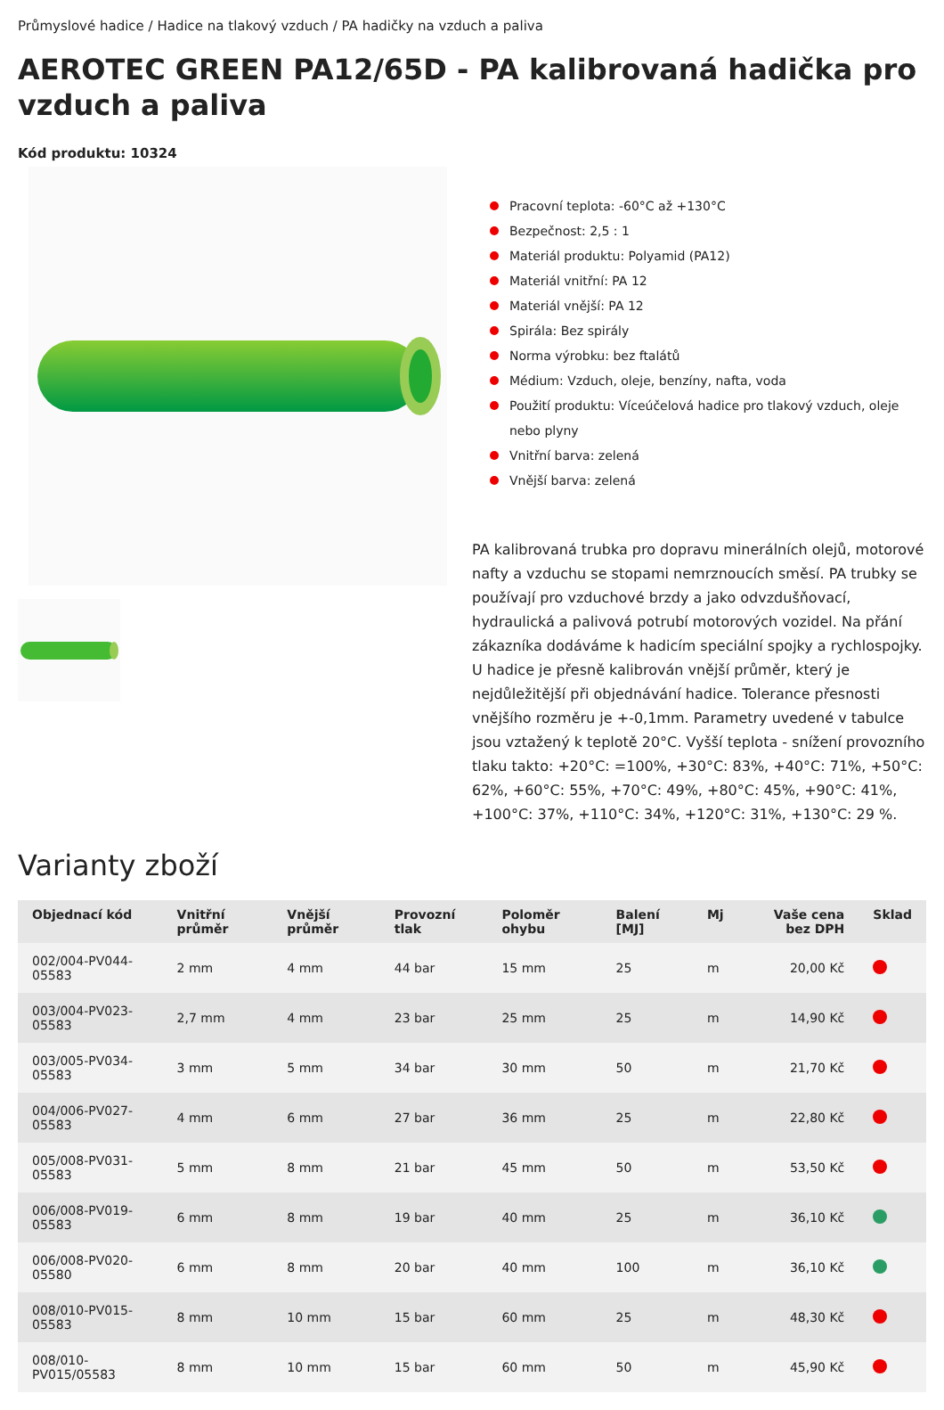Průmyslové hadice / Hadice na tlakový vzduch / PA hadičky na vzduch a paliva
AEROTEC GREEN PA12/65D - PA kalibrovaná hadička pro vzduch a paliva
Kód produktu: 10324
Pracovní teplota: -60°C až +130°C
Bezpečnost: 2,5 : 1
Materiál produktu: Polyamid (PA12)
Materiál vnitřní: PA 12
Materiál vnější: PA 12
Spirála: Bez spirály
Norma výrobku: bez ftalátů
Médium: Vzduch, oleje, benzíny, nafta, voda
Použití produktu: Víceúčelová hadice pro tlakový vzduch, oleje nebo plyny
Vnitřní barva: zelená
Vnější barva: zelená
PA kalibrovaná trubka pro dopravu minerálních olejů, motorové nafty a vzduchu se stopami nemrznoucích směsí. PA trubky se používají pro vzduchové brzdy a jako odvzdušňovací, hydraulická a palivová potrubí motorových vozidel. Na přání zákazníka dodáváme k hadicím speciální spojky a rychlospojky. U hadice je přesně kalibrován vnější průměr, který je nejdůležitější při objednávání hadice. Tolerance přesnosti vnějšího rozměru je +-0,1mm. Parametry uvedené v tabulce jsou vztažený k teplotě 20°C. Vyšší teplota - snížení provozního tlaku takto: +20°C: =100%, +30°C: 83%, +40°C: 71%, +50°C: 62%, +60°C: 55%, +70°C: 49%, +80°C: 45%, +90°C: 41%, +100°C: 37%, +110°C: 34%, +120°C: 31%, +130°C: 29 %.
Varianty zboží
| Objednací kód | Vnitřní průměr | Vnější průměr | Provozní tlak | Poloměr ohybu | Balení [MJ] | Mj | Vaše cena bez DPH | Sklad |
| --- | --- | --- | --- | --- | --- | --- | --- | --- |
| 002/004-PV044-05583 | 2 mm | 4 mm | 44 bar | 15 mm | 25 | m | 20,00 Kč | |
| 003/004-PV023-05583 | 2,7 mm | 4 mm | 23 bar | 25 mm | 25 | m | 14,90 Kč | |
| 003/005-PV034-05583 | 3 mm | 5 mm | 34 bar | 30 mm | 50 | m | 21,70 Kč | |
| 004/006-PV027-05583 | 4 mm | 6 mm | 27 bar | 36 mm | 25 | m | 22,80 Kč | |
| 005/008-PV031-05583 | 5 mm | 8 mm | 21 bar | 45 mm | 50 | m | 53,50 Kč | |
| 006/008-PV019-05583 | 6 mm | 8 mm | 19 bar | 40 mm | 25 | m | 36,10 Kč | |
| 006/008-PV020-05580 | 6 mm | 8 mm | 20 bar | 40 mm | 100 | m | 36,10 Kč | |
| 008/010-PV015-05583 | 8 mm | 10 mm | 15 bar | 60 mm | 25 | m | 48,30 Kč | |
| 008/010-PV015/05583 | 8 mm | 10 mm | 15 bar | 60 mm | 50 | m | 45,90 Kč | |